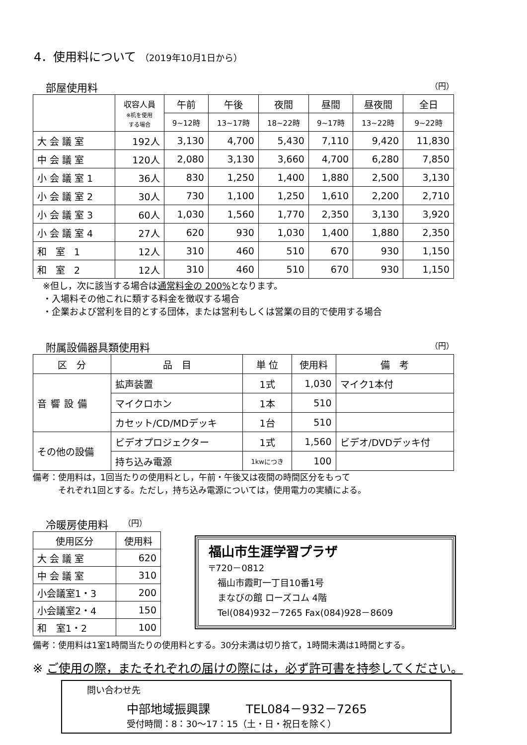4．使用料について （2019年10月1日から）
部屋使用料 （円）
| | 収容人員 ※机を使用 する場合 | 午前 | 午後 | 夜間 | 昼間 | 昼夜間 | 全日 |
| --- | --- | --- | --- | --- | --- | --- | --- |
| | | 9~12時 | 13~17時 | 18~22時 | 9~17時 | 13~22時 | 9~22時 |
| 大会議室 | 192人 | 3,130 | 4,700 | 5,430 | 7,110 | 9,420 | 11,830 |
| 中会議室 | 120人 | 2,080 | 3,130 | 3,660 | 4,700 | 6,280 | 7,850 |
| 小会議室1 | 36人 | 830 | 1,250 | 1,400 | 1,880 | 2,500 | 3,130 |
| 小会議室2 | 30人 | 730 | 1,100 | 1,250 | 1,610 | 2,200 | 2,710 |
| 小会議室3 | 60人 | 1,030 | 1,560 | 1,770 | 2,350 | 3,130 | 3,920 |
| 小会議室4 | 27人 | 620 | 930 | 1,030 | 1,400 | 1,880 | 2,350 |
| 和 室 1 | 12人 | 310 | 460 | 510 | 670 | 930 | 1,150 |
| 和 室 2 | 12人 | 310 | 460 | 510 | 670 | 930 | 1,150 |
※但し，次に該当する場合は通常料金の 200% となります。
・入場料その他これに類する料金を徴収する場合
・企業および営利を目的とする団体，または営利もしくは営業の目的で使用する場合
附属設備器具類使用料 （円）
| 区 分 | 品 目 | 単 位 | 使用料 | 備 考 |
| --- | --- | --- | --- | --- |
| 音響設備 | 拡声装置 | 1式 | 1,030 | マイク1本付 |
| | マイクロホン | 1本 | 510 | |
| | カセット/CD/MDデッキ | 1台 | 510 | |
| その他の設備 | ビデオプロジェクター | 1式 | 1,560 | ビデオ/DVDデッキ付 |
| | 持ち込み電源 | 1kwにつき | 100 | |
備考：使用料は，1回当たりの使用料とし，午前・午後又は夜間の時間区分をもって
　　　それぞれ1回とする。ただし，持ち込み電源については，使用電力の実績による。
冷暖房使用料 （円）
| 使用区分 | 使用料 |
| --- | --- |
| 大 会 議 室 | 620 |
| 中 会 議 室 | 310 |
| 小会議室1・3 | 200 |
| 小会議室2・4 | 150 |
| 和 室1・2 | 100 |
福山市生涯学習プラザ
〒720－0812
　福山市霞町一丁目10番1号
　まなびの館 ローズコム 4階
　Tel(084)932－7265 Fax(084)928－8609
備考：使用料は1室1時間当たりの使用料とする。30分未満は切り捨て，1時間未満は1時間とする。
※ ご使用の際，またそれぞれの届けの際には，必ず許可書を持参してください。
問い合わせ先
中部地域振興課　　　TEL084－932－7265
受付時間：8：30～17：15（土・日・祝日を除く）